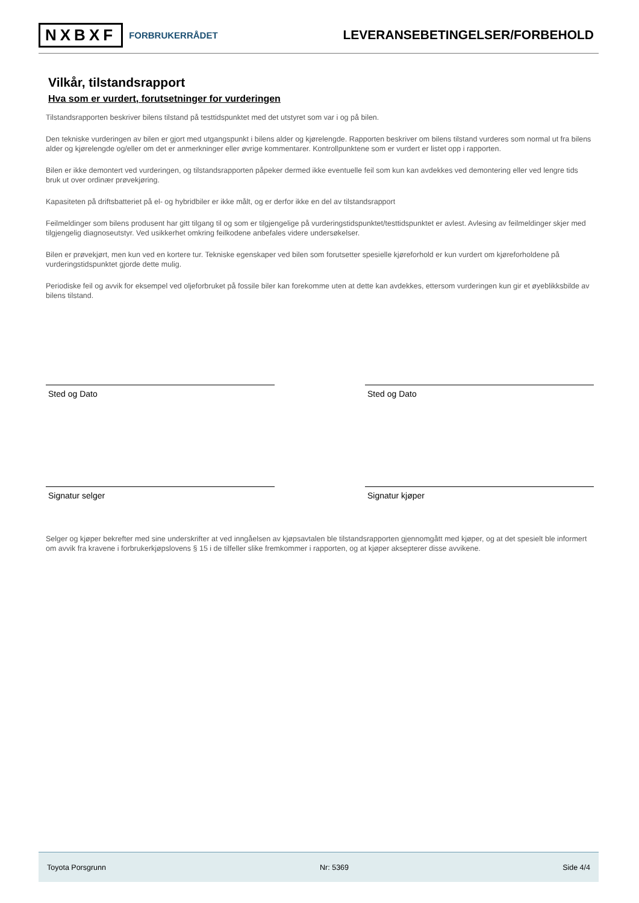NXBXF FORBRUKERRÅDET
LEVERANSEBETINGELSER/FORBEHOLD
Vilkår, tilstandsrapport
Hva som er vurdert, forutsetninger for vurderingen
Tilstandsrapporten beskriver bilens tilstand på testtidspunktet med det utstyret som var i og på bilen.
Den tekniske vurderingen av bilen er gjort med utgangspunkt i bilens alder og kjørelengde. Rapporten beskriver om bilens tilstand vurderes som normal ut fra bilens alder og kjørelengde og/eller om det er anmerkninger eller øvrige kommentarer. Kontrollpunktene som er vurdert er listet opp i rapporten.
Bilen er ikke demontert ved vurderingen, og tilstandsrapporten påpeker dermed ikke eventuelle feil som kun kan avdekkes ved demontering eller ved lengre tids bruk ut over ordinær prøvekjøring.
Kapasiteten på driftsbatteriet på el- og hybridbiler er ikke målt, og er derfor ikke en del av tilstandsrapport
Feilmeldinger som bilens produsent har gitt tilgang til og som er tilgjengelige på vurderingstidspunktet/testtidspunktet er avlest. Avlesing av feilmeldinger skjer med tilgjengelig diagnoseutstyr. Ved usikkerhet omkring feilkodene anbefales videre undersøkelser.
Bilen er prøvekjørt, men kun ved en kortere tur. Tekniske egenskaper ved bilen som forutsetter spesielle kjøreforhold er kun vurdert om kjøreforholdene på vurderingstidspunktet gjorde dette mulig.
Periodiske feil og avvik for eksempel ved oljeforbruket på fossile biler kan forekomme uten at dette kan avdekkes, ettersom vurderingen kun gir et øyeblikksbilde av bilens tilstand.
Sted og Dato Sted og Dato
Signatur selger Signatur kjøper
Selger og kjøper bekrefter med sine underskrifter at ved inngåelsen av kjøpsavtalen ble tilstandsrapporten gjennomgått med kjøper, og at det spesielt ble informert om avvik fra kravene i forbrukerkjøpslovens § 15 i de tilfeller slike fremkommer i rapporten, og at kjøper aksepterer disse avvikene.
Toyota Porsgrunn Nr: 5369 Side 4/4